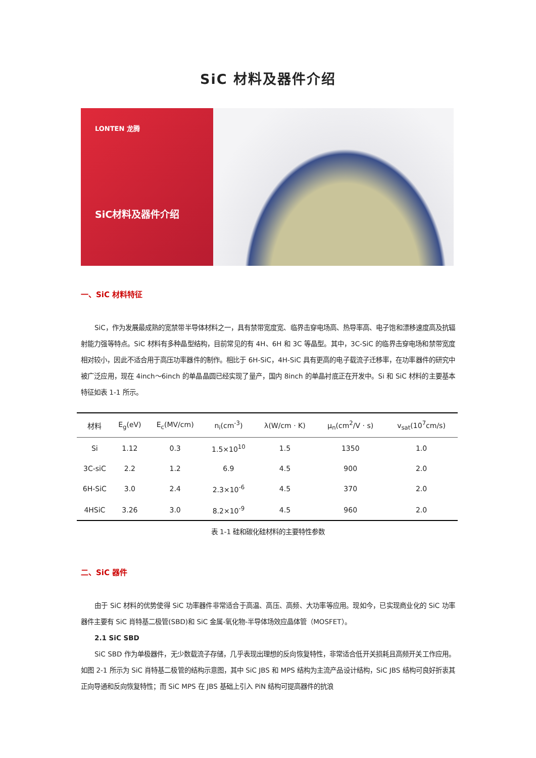SiC 材料及器件介绍
LONTEN 龙腾
SiC材料及器件介绍
一、SiC 材料特征
SiC，作为发展最成熟的宽禁带半导体材料之一，具有禁带宽度宽、临界击穿电场高、热导率高、电子饱和漂移速度高及抗辐射能力强等特点。SiC 材料有多种晶型结构，目前常见的有 4H、6H 和 3C 等晶型。其中，3C-SiC 的临界击穿电场和禁带宽度相对较小，因此不适合用于高压功率器件的制作。相比于 6H-SiC，4H-SiC 具有更高的电子载流子迁移率，在功率器件的研究中被广泛应用，现在 4inch～6inch 的单晶晶圆已经实现了量产，国内 8inch 的单晶衬底正在开发中。Si 和 SiC 材料的主要基本特征如表 1-1 所示。
| 材料 | E<sub>g</sub>(eV) | E<sub>c</sub>(MV/cm) | n<sub>i</sub>(cm<sup>-3</sup>) | λ(W/cm · K) | μ<sub>n</sub>(cm<sup>2</sup>/V · s) | v<sub>sat</sub>(10<sup>7</sup>cm/s) |
| --- | --- | --- | --- | --- | --- | --- |
| Si | 1.12 | 0.3 | 1.5×10<sup>10</sup> | 1.5 | 1350 | 1.0 |
| 3C-siC | 2.2 | 1.2 | 6.9 | 4.5 | 900 | 2.0 |
| 6H-SiC | 3.0 | 2.4 | 2.3×10<sup>-6</sup> | 4.5 | 370 | 2.0 |
| 4HSiC | 3.26 | 3.0 | 8.2×10<sup>-9</sup> | 4.5 | 960 | 2.0 |
表 1-1 硅和碳化硅材料的主要特性参数
二、SiC 器件
由于 SiC 材料的优势使得 SiC 功率器件非常适合于高温、高压、高频、大功率等应用。现如今，已实现商业化的 SiC 功率器件主要有 SiC 肖特基二极管(SBD)和 SiC 金属-氧化物-半导体场效应晶体管（MOSFET）。
2.1 SiC SBD
SiC SBD 作为单极器件，无少数载流子存储，几乎表现出理想的反向恢复特性，非常适合低开关损耗且高频开关工作应用。如图 2-1 所示为 SiC 肖特基二极管的结构示意图，其中 SiC JBS 和 MPS 结构为主流产品设计结构，SiC JBS 结构可良好折衷其正向导通和反向恢复特性；而 SiC MPS 在 JBS 基础上引入 PiN 结构可提高器件的抗浪